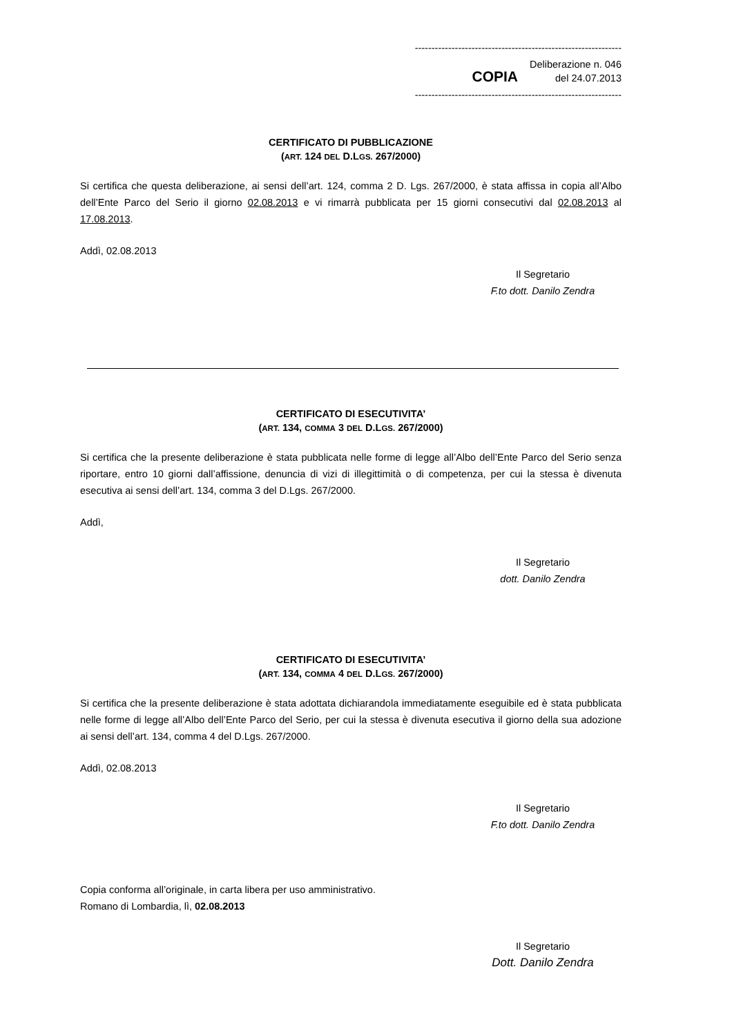--------------------------------------------------------------
Deliberazione n. 046
COPIA del 24.07.2013
--------------------------------------------------------------
CERTIFICATO DI PUBBLICAZIONE
(ART. 124 DEL D.LGS. 267/2000)
Si certifica che questa deliberazione, ai sensi dell’art. 124, comma 2 D. Lgs. 267/2000, è stata affissa in copia all’Albo dell’Ente Parco del Serio il giorno 02.08.2013 e vi rimarrà pubblicata per 15 giorni consecutivi dal 02.08.2013 al 17.08.2013.
Addì, 02.08.2013
Il Segretario
F.to dott. Danilo Zendra
CERTIFICATO DI ESECUTIVITA’
(ART. 134, COMMA 3 DEL D.LGS. 267/2000)
Si certifica che la presente deliberazione è stata pubblicata nelle forme di legge all’Albo dell’Ente Parco del Serio senza riportare, entro 10 giorni dall’affissione, denuncia di vizi di illegittimità o di competenza, per cui la stessa è divenuta esecutiva ai sensi dell’art. 134, comma 3 del D.Lgs. 267/2000.
Addì,
Il Segretario
dott. Danilo Zendra
CERTIFICATO DI ESECUTIVITA’
(ART. 134, COMMA 4 DEL D.LGS. 267/2000)
Si certifica che la presente deliberazione è stata adottata dichiarandola immediatamente eseguibile ed è stata pubblicata nelle forme di legge all’Albo dell’Ente Parco del Serio, per cui la stessa è divenuta esecutiva il giorno della sua adozione ai sensi dell’art. 134, comma 4 del D.Lgs. 267/2000.
Addì, 02.08.2013
Il Segretario
F.to dott. Danilo Zendra
Copia conforma all’originale, in carta libera per uso amministrativo.
Romano di Lombardia, lì, 02.08.2013
Il Segretario
Dott. Danilo Zendra